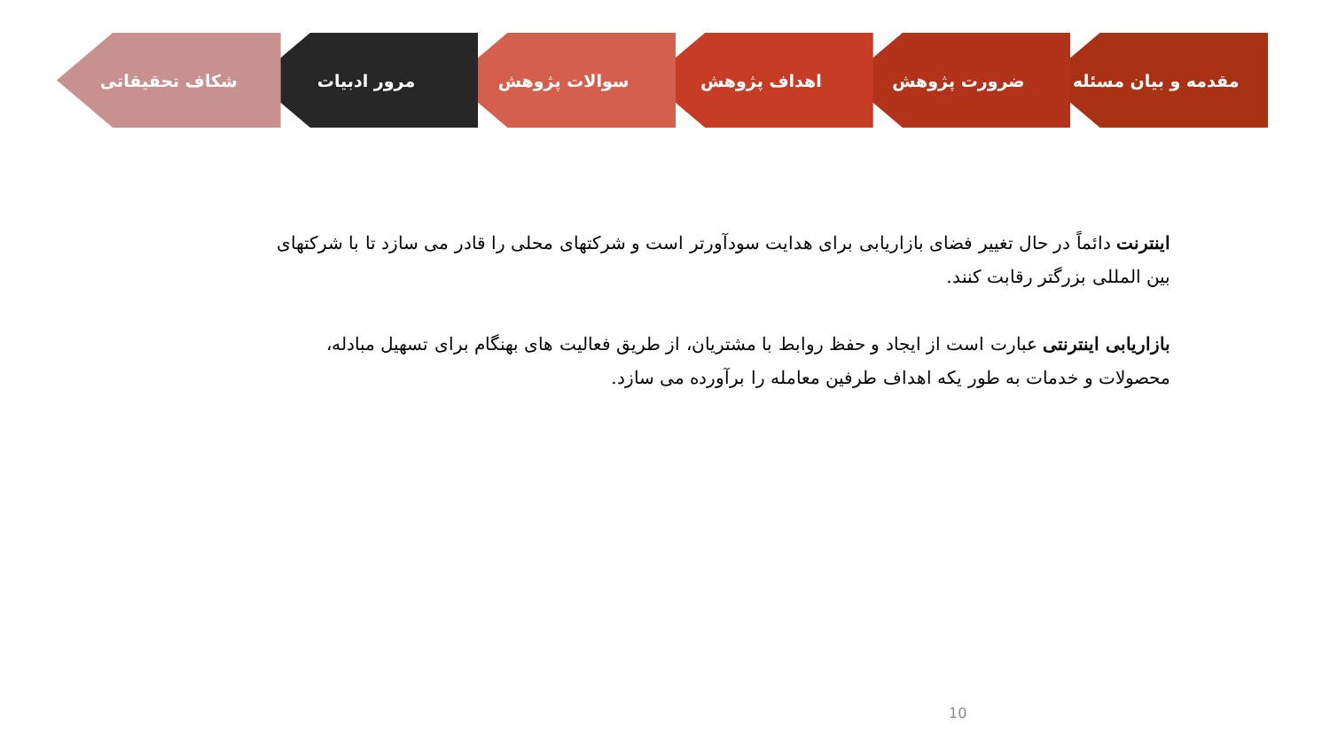مقدمه و بیان مسئله ضرورت پژوهش اهداف پژوهش سوالات پژوهش مرور ادبیات شکاف تحقیقاتی
اینترنت دائماً در حال تغییر فضای بازاریابی برای هدایت سودآورتر است و شرکتهای محلی را قادر می سازد تا با شرکتهای بین المللی بزرگتر رقابت کنند.
بازاریابی اینترنتی عبارت است از ایجاد و حفظ روابط با مشتریان، از طریق فعالیت های بهنگام برای تسهیل مبادله، محصولات و خدمات به طور یکه اهداف طرفین معامله را برآورده می سازد.
10